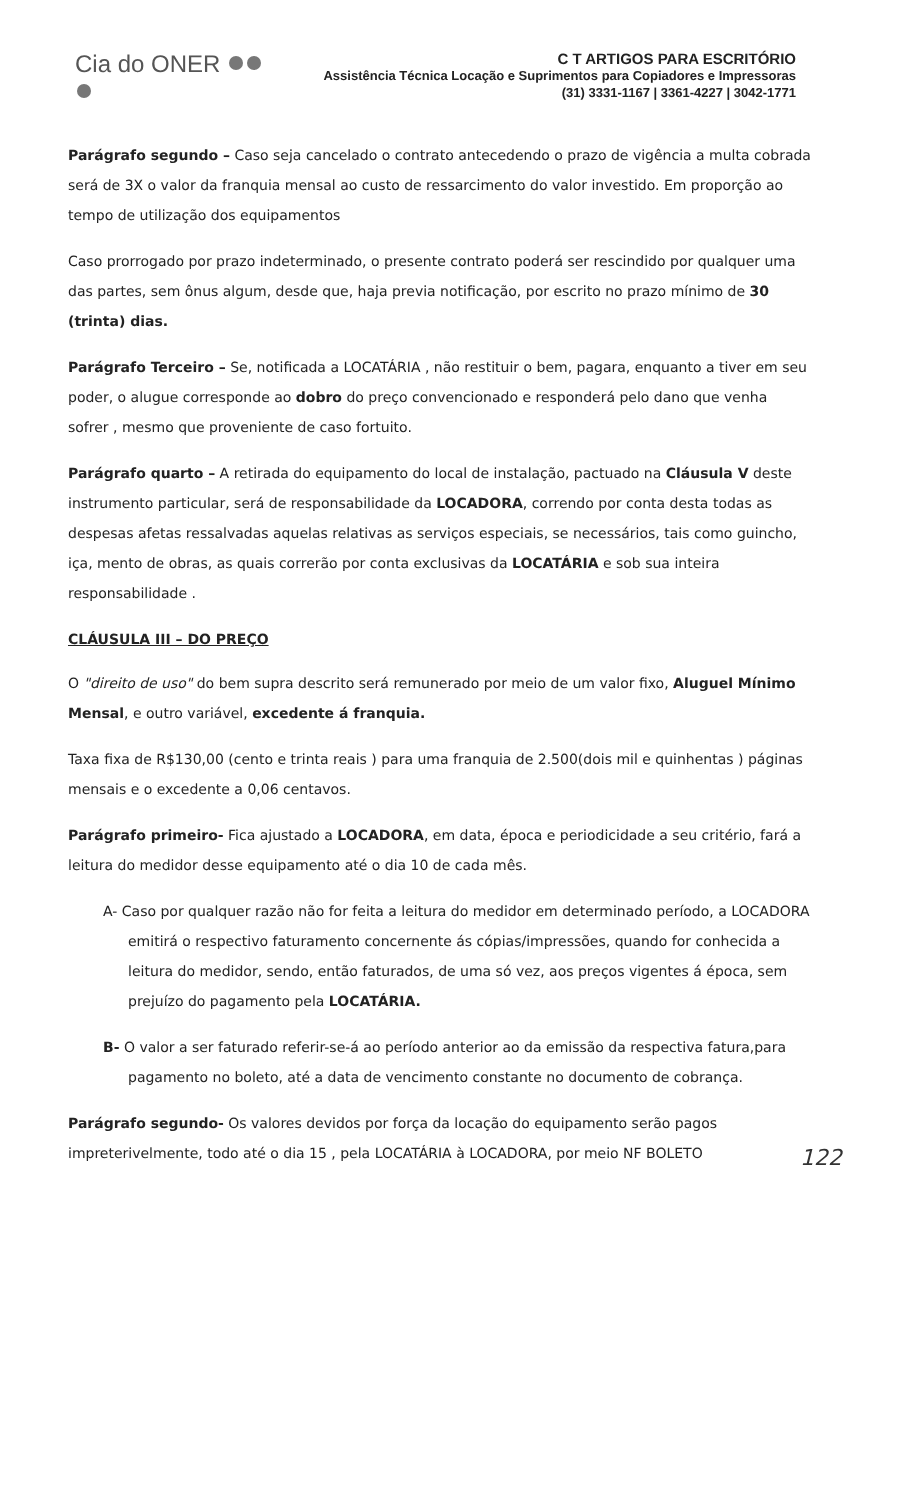Cia do ONER
C T ARTIGOS PARA ESCRITÓRIO
Assistência Técnica Locação e Suprimentos para Copiadores e Impressoras
(31) 3331-1167 | 3361-4227 | 3042-1771
Parágrafo segundo – Caso seja cancelado o contrato antecedendo o prazo de vigência a multa cobrada será de 3X o valor da franquia mensal ao custo de ressarcimento do valor investido. Em proporção ao tempo de utilização dos equipamentos
Caso prorrogado por prazo indeterminado, o presente contrato poderá ser rescindido por qualquer uma das partes, sem ônus algum, desde que, haja previa notificação, por escrito no prazo mínimo de 30 (trinta) dias.
Parágrafo Terceiro – Se, notificada a LOCATÁRIA , não restituir o bem, pagara, enquanto a tiver em seu poder, o alugue corresponde ao dobro do preço convencionado e responderá pelo dano que venha sofrer , mesmo que proveniente de caso fortuito.
Parágrafo quarto – A retirada do equipamento do local de instalação, pactuado na Cláusula V deste instrumento particular, será de responsabilidade da LOCADORA, correndo por conta desta todas as despesas afetas ressalvadas aquelas relativas as serviços especiais, se necessários, tais como guincho, iça, mento de obras, as quais correrão por conta exclusivas da LOCATÁRIA e sob sua inteira responsabilidade .
CLÁUSULA III – DO PREÇO
O "direito de uso" do bem supra descrito será remunerado por meio de um valor fixo, Aluguel Mínimo Mensal, e outro variável, excedente á franquia.
Taxa fixa de R$130,00 (cento e trinta reais ) para uma franquia de 2.500(dois mil e quinhentas ) páginas mensais e o excedente a 0,06 centavos.
Parágrafo primeiro- Fica ajustado a LOCADORA, em data, época e periodicidade a seu critério, fará a leitura do medidor desse equipamento até o dia 10 de cada mês.
A- Caso por qualquer razão não for feita a leitura do medidor em determinado período, a LOCADORA emitirá o respectivo faturamento concernente ás cópias/impressões, quando for conhecida a leitura do medidor, sendo, então faturados, de uma só vez, aos preços vigentes á época, sem prejuízo do pagamento pela LOCATÁRIA.
B- O valor a ser faturado referir-se-á ao período anterior ao da emissão da respectiva fatura,para pagamento no boleto, até a data de vencimento constante no documento de cobrança.
Parágrafo segundo- Os valores devidos por força da locação do equipamento serão pagos impreterivelmente, todo até o dia 15 , pela LOCATÁRIA à LOCADORA, por meio NF BOLETO
122